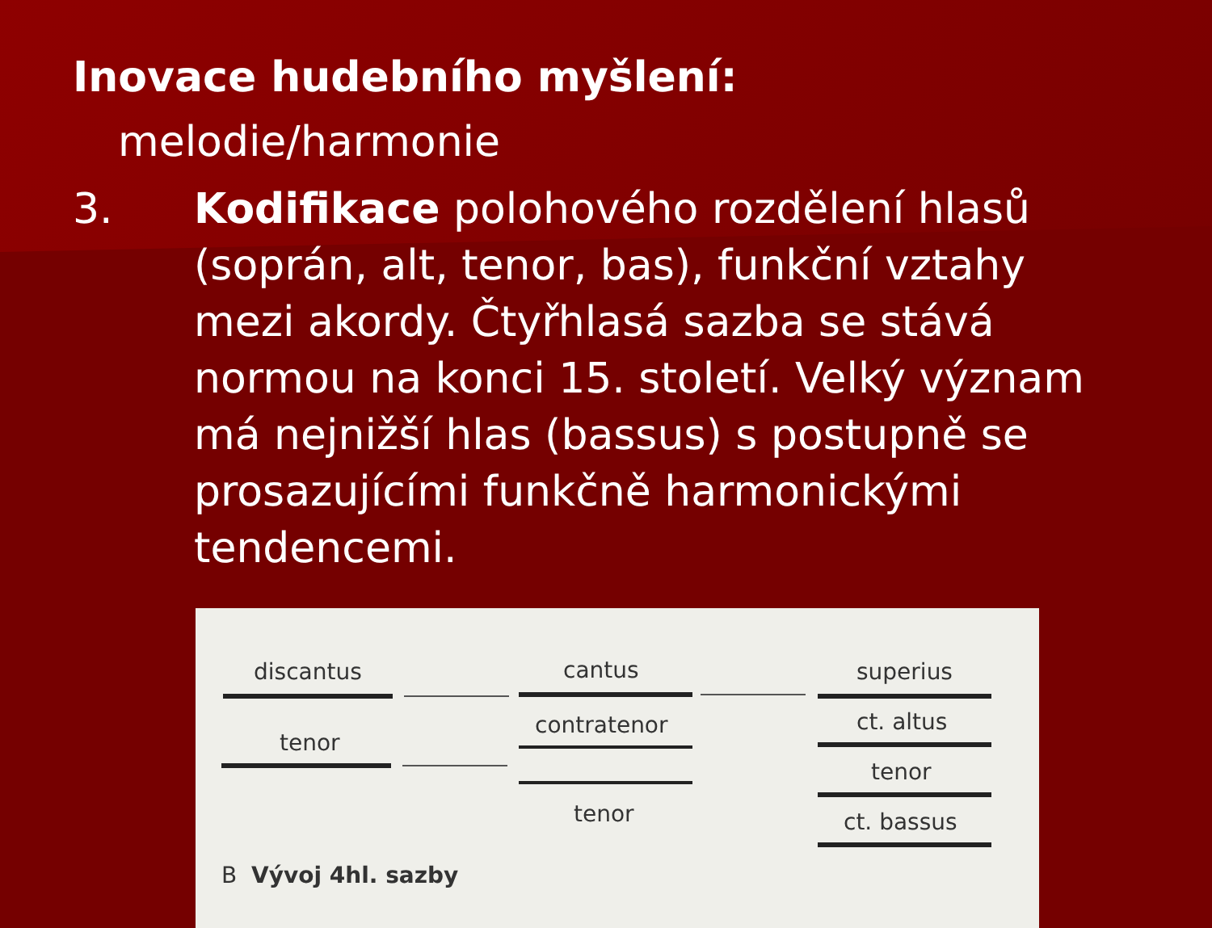Inovace hudebního myšlení:
melodie/harmonie
3. Kodifikace polohového rozdělení hlasů (soprán, alt, tenor, bas), funkční vztahy mezi akordy. Čtyřhlasá sazba se stává normou na konci 15. století. Velký význam má nejnižší hlas (bassus) s postupně se prosazujícími funkčně harmonickými tendencemi.
discantus
tenor
cantus
contratenor
tenor
superius
ct. altus
tenor
ct. bassus
B Vývoj 4hl. sazby